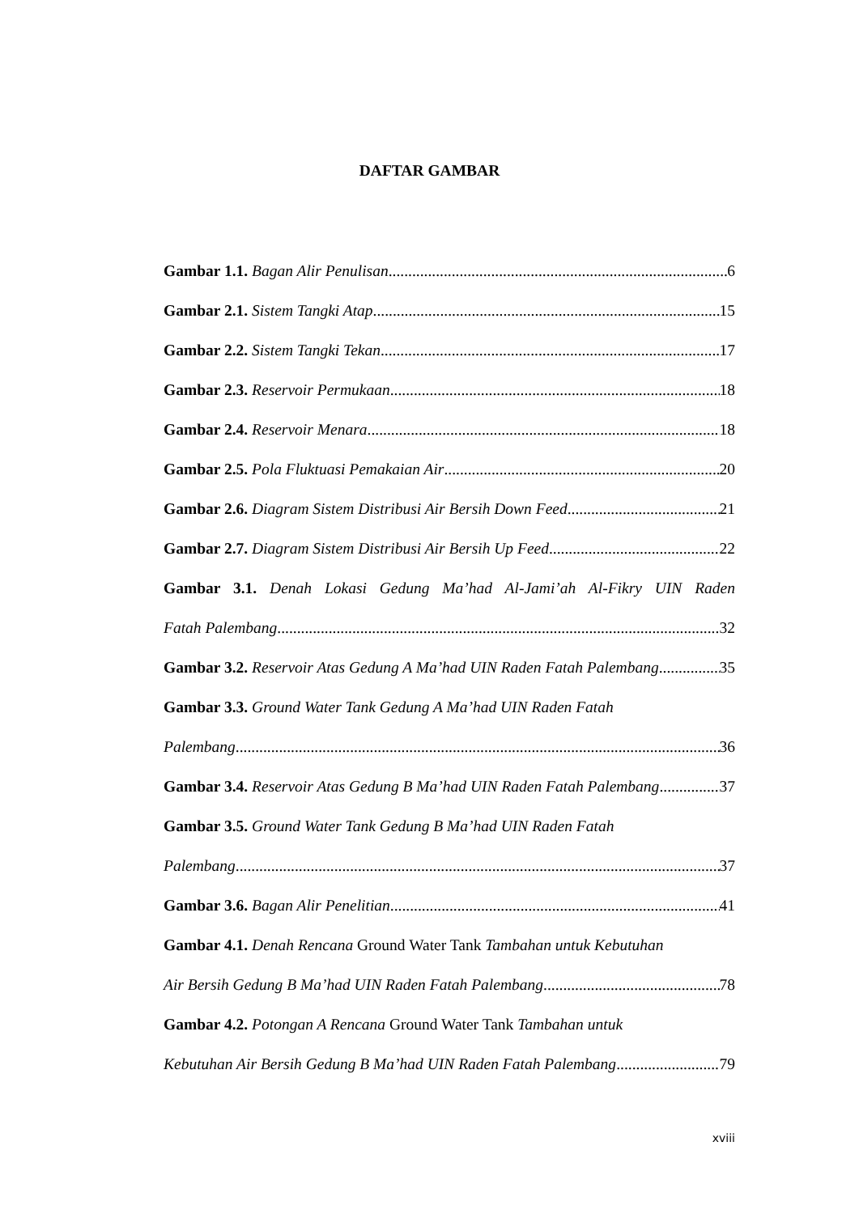DAFTAR GAMBAR
Gambar 1.1. Bagan Alir Penulisan 6
Gambar 2.1. Sistem Tangki Atap 15
Gambar 2.2. Sistem Tangki Tekan 17
Gambar 2.3. Reservoir Permukaan 18
Gambar 2.4. Reservoir Menara 18
Gambar 2.5. Pola Fluktuasi Pemakaian Air 20
Gambar 2.6. Diagram Sistem Distribusi Air Bersih Down Feed 21
Gambar 2.7. Diagram Sistem Distribusi Air Bersih Up Feed 22
Gambar 3.1. Denah Lokasi Gedung Ma’had Al-Jami’ah Al-Fikry UIN Raden
Fatah Palembang 32
Gambar 3.2. Reservoir Atas Gedung A Ma’had UIN Raden Fatah Palembang 35
Gambar 3.3. Ground Water Tank Gedung A Ma’had UIN Raden Fatah
Palembang 36
Gambar 3.4. Reservoir Atas Gedung B Ma’had UIN Raden Fatah Palembang 37
Gambar 3.5. Ground Water Tank Gedung B Ma’had UIN Raden Fatah
Palembang 37
Gambar 3.6. Bagan Alir Penelitian 41
Gambar 4.1. Denah Rencana Ground Water Tank Tambahan untuk Kebutuhan
Air Bersih Gedung B Ma’had UIN Raden Fatah Palembang 78
Gambar 4.2. Potongan A Rencana Ground Water Tank Tambahan untuk
Kebutuhan Air Bersih Gedung B Ma’had UIN Raden Fatah Palembang 79
xviii